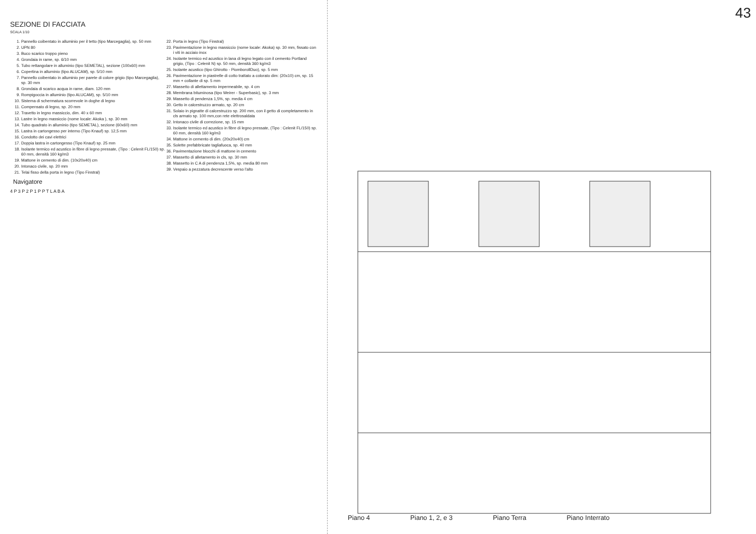SEZIONE DI FACCIATA
SCALA 1/10
1. Pannello coibentato in alluminio per il tetto (tipo Marcegaglia), sp. 50 mm
2. UPN 80
3. Buco scarico troppo pieno
4. Grondaia in rame, sp. 6/10 mm
5. Tubo rettangolare in alluminio (tipo SEMETAL), sezione (100x60) mm
6. Copertina in alluminio (tipo ALUCAM), sp. 5/10 mm
7. Pannello coibentato in alluminio per parete di colore grigio (tipo Marcegaglia), sp. 30 mm
8. Grondaia di scarico acqua in rame, diam. 120 mm
9. Rompigoccia in alluminio (tipo ALUCAM), sp. 5/10 mm
10. Sistema di schermatura scorrevole in doghe di legno
11. Compensato di legno, sp. 20 mm
12. Travetto in legno massiccio, dim. 40 x 60 mm
13. Lastre in legno massiccio (nome locale: Akoka ), sp. 30 mm
14. Tubo quadrato in alluminio (tipo SEMETAL), sezione (60x60) mm
15. Lastra in cartongesso per interno (Tipo Knauf) sp. 12,5 mm
16. Condotto dei cavi elettrici
17. Doppia lastra in cartongesso (Tipo Knauf) sp. 25 mm
18. Isolante termico ed acustico in fibre di legno pressate, (Tipo : Celenit FL/150) sp. 60 mm, densità 160 kg/m3
19. Mattone in cemento di dim. (10x20x40) cm
20. Intonaco civile, sp. 20 mm
21. Telai fisso della porta in legno (Tipo Finstral)
22. Porta in legno (Tipo Finstral)
23. Pavimentazione in legno massiccio (nome locale: Akoka) sp. 30 mm, fissato con i viti in acciaio inox
24. Isolante termico ed acustico in lana di legno legato con il cemento Portland grigio, (Tipo : Celenit N) sp. 50 mm, densità 360 kg/m3
25. Isolante acustico (tipo Ghirotto - PiomborollDuo), sp. 5 mm
26. Pavimentazione in piastrelle di cotto trattato a colorato dim: (20x10) cm, sp. 15 mm + collante di sp. 5 mm
27. Massetto di allettamento impermeabile, sp. 4 cm
28. Membrana bituminosa (tipo Weirer - Superbasic), sp. 3 mm
29. Massetto di pendenza 1,5%, sp. media 4 cm
30. Getto in calcestruzzo armato, sp. 20 cm
31. Solaio in pignatte di calcestruzzo sp. 200 mm, con il getto di completamento in cls armato sp. 100 mm,con rete elettrosaldata
32. Intonaco civile di correzione, sp. 15 mm
33. Isolante termico ed acustico in fibre di legno pressate, (Tipo : Celenit FL/150) sp. 60 mm, densità 160 kg/m3
34. Mattone in cemento di dim. (20x20x40) cm
35. Solette prefabbricate tagliafuoca, sp. 40 mm
36. Pavimentazione blocchi di mattone in cemento
37. Massetto di alletamento in cls, sp. 30 mm
38. Massetto in C A di pendenza 1,5%, sp. media 80 mm
39. Vespaio a pezzatura decrescente verso l'alto
Navigatore
4 P 3 P 2 P 1 P P T L A B A
43
Piano 4 Piano 1, 2, e 3 Piano Terra Piano Interrato